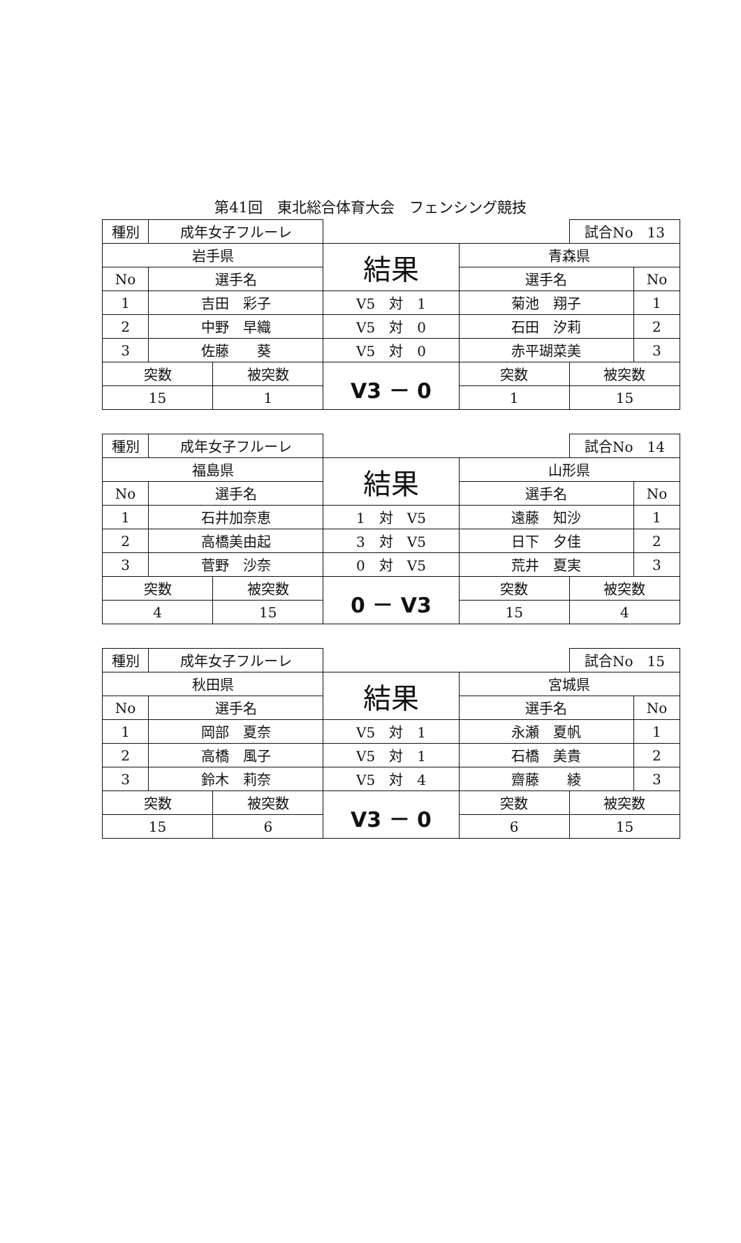第41回　東北総合体育大会　フェンシング競技
| 種別 | 成年女子フルーレ | | | | 試合No 13 | |
| 岩手県 | | | 結果 | 青森県 | | |
| No | 選手名 | | | 選手名 | | No |
| 1 | 吉田 彩子 | | V5 対 1 | 菊池 翔子 | | 1 |
| 2 | 中野 早織 | | V5 対 0 | 石田 汐莉 | | 2 |
| 3 | 佐藤 葵 | | V5 対 0 | 赤平瑚菜美 | | 3 |
| 突数 | | 被突数 | V3 － 0 | 突数 | 被突数 | |
| 15 | | 1 | | 1 | 15 | |
| 種別 | 成年女子フルーレ | | | | 試合No 14 | |
| 福島県 | | | 結果 | 山形県 | | |
| No | 選手名 | | | 選手名 | | No |
| 1 | 石井加奈恵 | | 1 対 V5 | 遠藤 知沙 | | 1 |
| 2 | 高橋美由起 | | 3 対 V5 | 日下 夕佳 | | 2 |
| 3 | 菅野 沙奈 | | 0 対 V5 | 荒井 夏実 | | 3 |
| 突数 | | 被突数 | 0 － V3 | 突数 | 被突数 | |
| 4 | | 15 | | 15 | 4 | |
| 種別 | 成年女子フルーレ | | | | 試合No 15 | |
| 秋田県 | | | 結果 | 宮城県 | | |
| No | 選手名 | | | 選手名 | | No |
| 1 | 岡部 夏奈 | | V5 対 1 | 永瀬 夏帆 | | 1 |
| 2 | 高橋 風子 | | V5 対 1 | 石橋 美貴 | | 2 |
| 3 | 鈴木 莉奈 | | V5 対 4 | 齋藤 綾 | | 3 |
| 突数 | | 被突数 | V3 － 0 | 突数 | 被突数 | |
| 15 | | 6 | | 6 | 15 | |